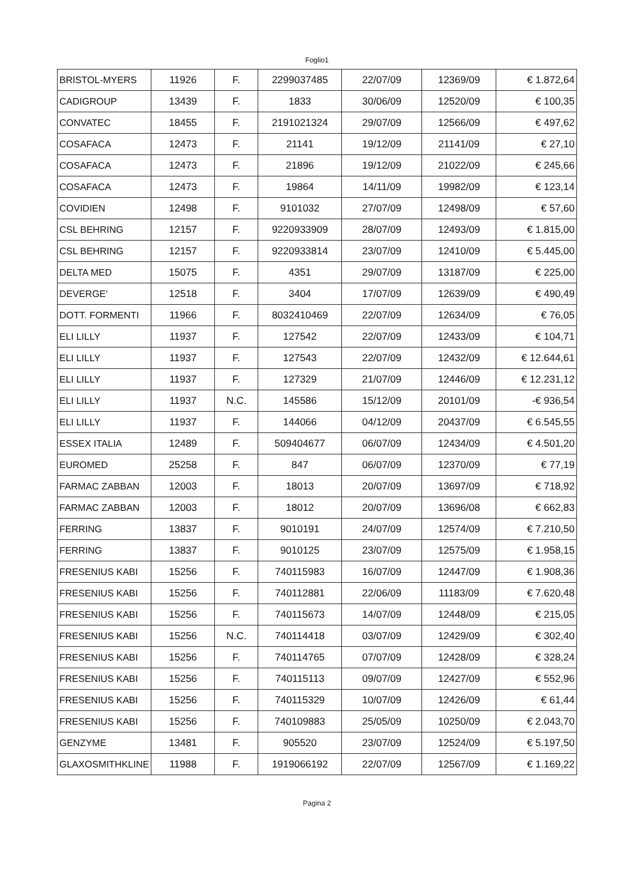Foglio1
| BRISTOL-MYERS | 11926 | F. | 2299037485 | 22/07/09 | 12369/09 | € 1.872,64 |
| CADIGROUP | 13439 | F. | 1833 | 30/06/09 | 12520/09 | € 100,35 |
| CONVATEC | 18455 | F. | 2191021324 | 29/07/09 | 12566/09 | € 497,62 |
| COSAFACA | 12473 | F. | 21141 | 19/12/09 | 21141/09 | € 27,10 |
| COSAFACA | 12473 | F. | 21896 | 19/12/09 | 21022/09 | € 245,66 |
| COSAFACA | 12473 | F. | 19864 | 14/11/09 | 19982/09 | € 123,14 |
| COVIDIEN | 12498 | F. | 9101032 | 27/07/09 | 12498/09 | € 57,60 |
| CSL BEHRING | 12157 | F. | 9220933909 | 28/07/09 | 12493/09 | € 1.815,00 |
| CSL BEHRING | 12157 | F. | 9220933814 | 23/07/09 | 12410/09 | € 5.445,00 |
| DELTA MED | 15075 | F. | 4351 | 29/07/09 | 13187/09 | € 225,00 |
| DEVERGE' | 12518 | F. | 3404 | 17/07/09 | 12639/09 | € 490,49 |
| DOTT. FORMENTI | 11966 | F. | 8032410469 | 22/07/09 | 12634/09 | € 76,05 |
| ELI LILLY | 11937 | F. | 127542 | 22/07/09 | 12433/09 | € 104,71 |
| ELI LILLY | 11937 | F. | 127543 | 22/07/09 | 12432/09 | € 12.644,61 |
| ELI LILLY | 11937 | F. | 127329 | 21/07/09 | 12446/09 | € 12.231,12 |
| ELI LILLY | 11937 | N.C. | 145586 | 15/12/09 | 20101/09 | -€ 936,54 |
| ELI LILLY | 11937 | F. | 144066 | 04/12/09 | 20437/09 | € 6.545,55 |
| ESSEX ITALIA | 12489 | F. | 509404677 | 06/07/09 | 12434/09 | € 4.501,20 |
| EUROMED | 25258 | F. | 847 | 06/07/09 | 12370/09 | € 77,19 |
| FARMAC ZABBAN | 12003 | F. | 18013 | 20/07/09 | 13697/09 | € 718,92 |
| FARMAC ZABBAN | 12003 | F. | 18012 | 20/07/09 | 13696/08 | € 662,83 |
| FERRING | 13837 | F. | 9010191 | 24/07/09 | 12574/09 | € 7.210,50 |
| FERRING | 13837 | F. | 9010125 | 23/07/09 | 12575/09 | € 1.958,15 |
| FRESENIUS KABI | 15256 | F. | 740115983 | 16/07/09 | 12447/09 | € 1.908,36 |
| FRESENIUS KABI | 15256 | F. | 740112881 | 22/06/09 | 11183/09 | € 7.620,48 |
| FRESENIUS KABI | 15256 | F. | 740115673 | 14/07/09 | 12448/09 | € 215,05 |
| FRESENIUS KABI | 15256 | N.C. | 740114418 | 03/07/09 | 12429/09 | € 302,40 |
| FRESENIUS KABI | 15256 | F. | 740114765 | 07/07/09 | 12428/09 | € 328,24 |
| FRESENIUS KABI | 15256 | F. | 740115113 | 09/07/09 | 12427/09 | € 552,96 |
| FRESENIUS KABI | 15256 | F. | 740115329 | 10/07/09 | 12426/09 | € 61,44 |
| FRESENIUS KABI | 15256 | F. | 740109883 | 25/05/09 | 10250/09 | € 2.043,70 |
| GENZYME | 13481 | F. | 905520 | 23/07/09 | 12524/09 | € 5.197,50 |
| GLAXOSMITHKLINE | 11988 | F. | 1919066192 | 22/07/09 | 12567/09 | € 1.169,22 |
Pagina 2